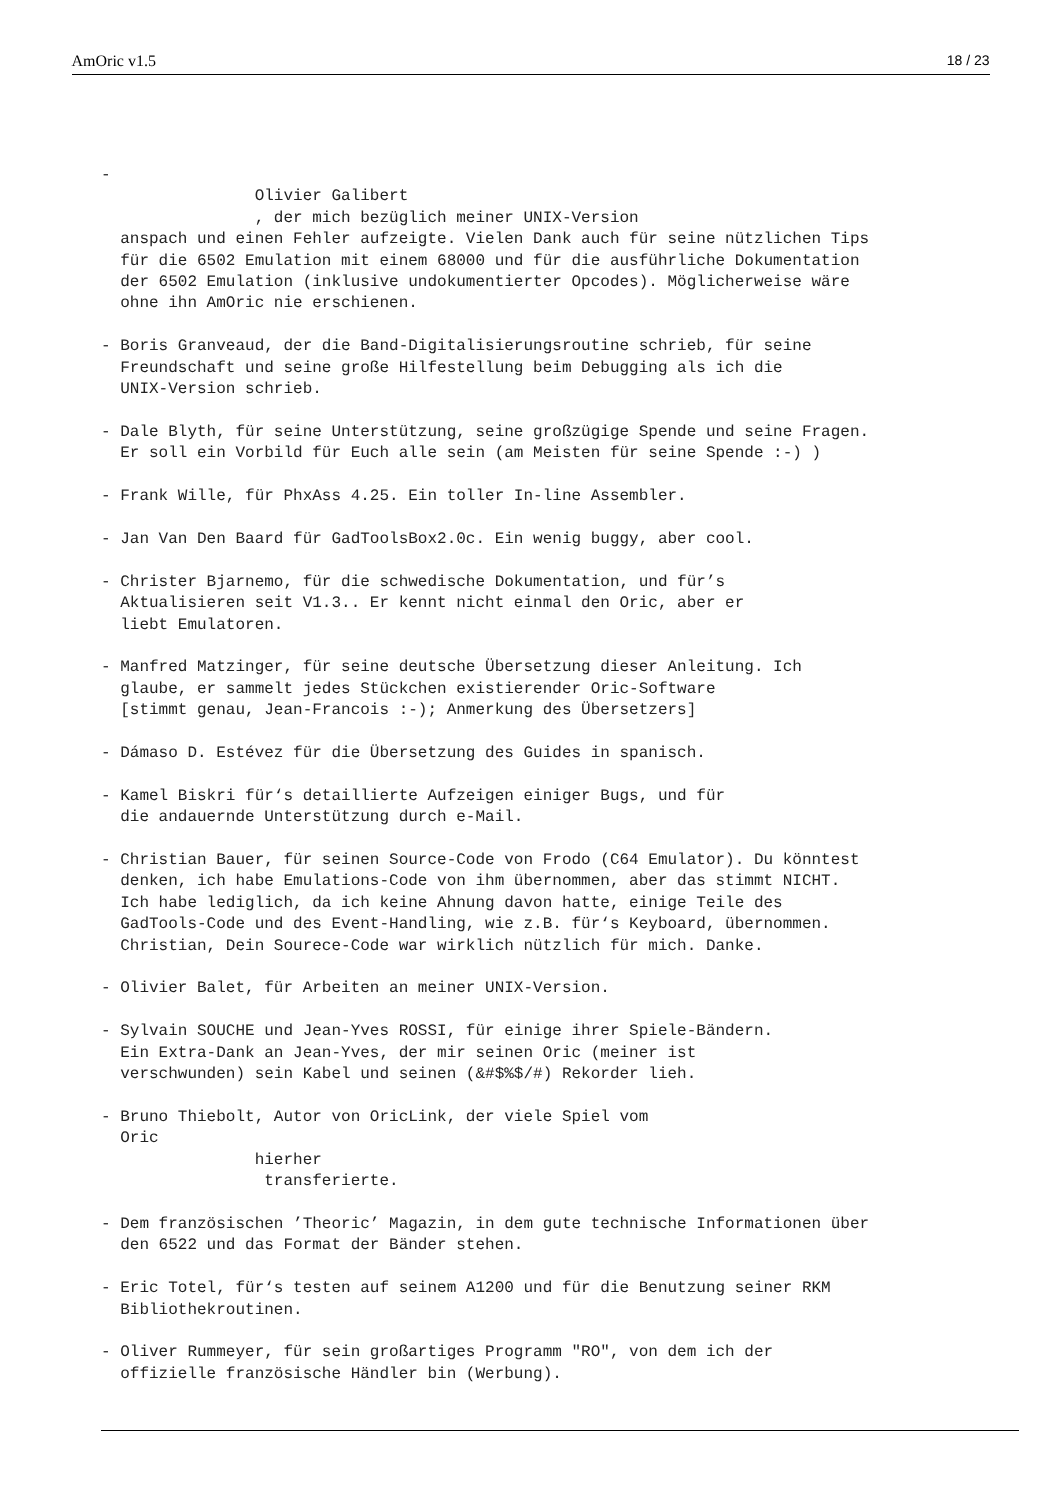AmOric v1.5 18 / 23
-
                Olivier Galibert
                , der mich bezüglich meiner UNIX-Version
  anspach und einen Fehler aufzeigte. Vielen Dank auch für seine nützlichen Tips
  für die 6502 Emulation mit einem 68000 und für die ausführliche Dokumentation
  der 6502 Emulation (inklusive undokumentierter Opcodes). Möglicherweise wäre
  ohne ihn AmOric nie erschienen.

- Boris Granveaud, der die Band-Digitalisierungsroutine schrieb, für seine
  Freundschaft und seine große Hilfestellung beim Debugging als ich die
  UNIX-Version schrieb.

- Dale Blyth, für seine Unterstützung, seine großzügige Spende und seine Fragen.
  Er soll ein Vorbild für Euch alle sein (am Meisten für seine Spende :-) )

- Frank Wille, für PhxAss 4.25. Ein toller In-line Assembler.

- Jan Van Den Baard für GadToolsBox2.0c. Ein wenig buggy, aber cool.

- Christer Bjarnemo, für die schwedische Dokumentation, und für’s
  Aktualisieren seit V1.3.. Er kennt nicht einmal den Oric, aber er
  liebt Emulatoren.

- Manfred Matzinger, für seine deutsche Übersetzung dieser Anleitung. Ich
  glaube, er sammelt jedes Stückchen existierender Oric-Software
  [stimmt genau, Jean-Francois :-); Anmerkung des Übersetzers]

- Dámaso D. Estévez für die Übersetzung des Guides in spanisch.

- Kamel Biskri für‘s detaillierte Aufzeigen einiger Bugs, und für
  die andauernde Unterstützung durch e-Mail.

- Christian Bauer, für seinen Source-Code von Frodo (C64 Emulator). Du könntest
  denken, ich habe Emulations-Code von ihm übernommen, aber das stimmt NICHT.
  Ich habe lediglich, da ich keine Ahnung davon hatte, einige Teile des
  GadTools-Code und des Event-Handling, wie z.B. für‘s Keyboard, übernommen.
  Christian, Dein Sourece-Code war wirklich nützlich für mich. Danke.

- Olivier Balet, für Arbeiten an meiner UNIX-Version.

- Sylvain SOUCHE und Jean-Yves ROSSI, für einige ihrer Spiele-Bändern.
  Ein Extra-Dank an Jean-Yves, der mir seinen Oric (meiner ist
  verschwunden) sein Kabel und seinen (&#$%$/#) Rekorder lieh.

- Bruno Thiebolt, Autor von OricLink, der viele Spiel vom
  Oric
                hierher
                 transferierte.

- Dem französischen ’Theoric’ Magazin, in dem gute technische Informationen über
  den 6522 und das Format der Bänder stehen.

- Eric Totel, für‘s testen auf seinem A1200 und für die Benutzung seiner RKM
  Bibliothekroutinen.

- Oliver Rummeyer, für sein großartiges Programm "RO", von dem ich der
  offizielle französische Händler bin (Werbung).